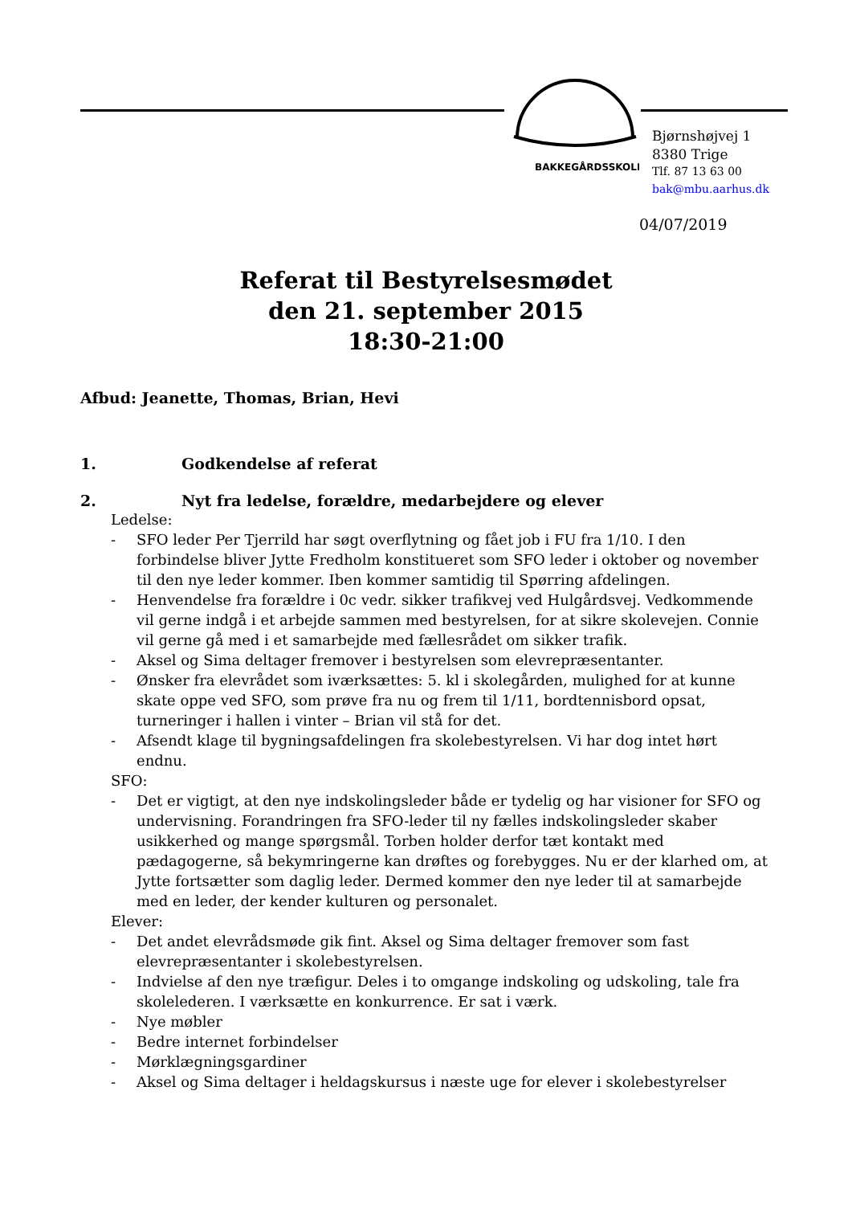BAKKEGÅRDSSKOLEN
Bjørnshøjvej 1
8380 Trige
Tlf. 87 13 63 00
bak@mbu.aarhus.dk
04/07/2019
Referat til Bestyrelsesmødet
den 21. september 2015
18:30-21:00
Afbud: Jeanette, Thomas, Brian, Hevi
1. Godkendelse af referat
2. Nyt fra ledelse, forældre, medarbejdere og elever
Ledelse:
- SFO leder Per Tjerrild har søgt overflytning og fået job i FU fra 1/10. I den forbindelse bliver Jytte Fredholm konstitueret som SFO leder i oktober og november til den nye leder kommer. Iben kommer samtidig til Spørring afdelingen.
- Henvendelse fra forældre i 0c vedr. sikker trafikvej ved Hulgårdsvej. Vedkommende vil gerne indgå i et arbejde sammen med bestyrelsen, for at sikre skolevejen. Connie vil gerne gå med i et samarbejde med fællesrådet om sikker trafik.
- Aksel og Sima deltager fremover i bestyrelsen som elevrepræsentanter.
- Ønsker fra elevrådet som iværksættes: 5. kl i skolegården, mulighed for at kunne skate oppe ved SFO, som prøve fra nu og frem til 1/11, bordtennisbord opsat, turneringer i hallen i vinter – Brian vil stå for det.
- Afsendt klage til bygningsafdelingen fra skolebestyrelsen. Vi har dog intet hørt endnu.
SFO:
- Det er vigtigt, at den nye indskolingsleder både er tydelig og har visioner for SFO og undervisning. Forandringen fra SFO-leder til ny fælles indskolingsleder skaber usikkerhed og mange spørgsmål. Torben holder derfor tæt kontakt med pædagogerne, så bekymringerne kan drøftes og forebygges. Nu er der klarhed om, at Jytte fortsætter som daglig leder. Dermed kommer den nye leder til at samarbejde med en leder, der kender kulturen og personalet.
Elever:
- Det andet elevrådsmøde gik fint. Aksel og Sima deltager fremover som fast elevrepræsentanter i skolebestyrelsen.
- Indvielse af den nye træfigur. Deles i to omgange indskoling og udskoling, tale fra skolelederen. I værksætte en konkurrence. Er sat i værk.
- Nye møbler
- Bedre internet forbindelser
- Mørklægningsgardiner
- Aksel og Sima deltager i heldagskursus i næste uge for elever i skolebestyrelser